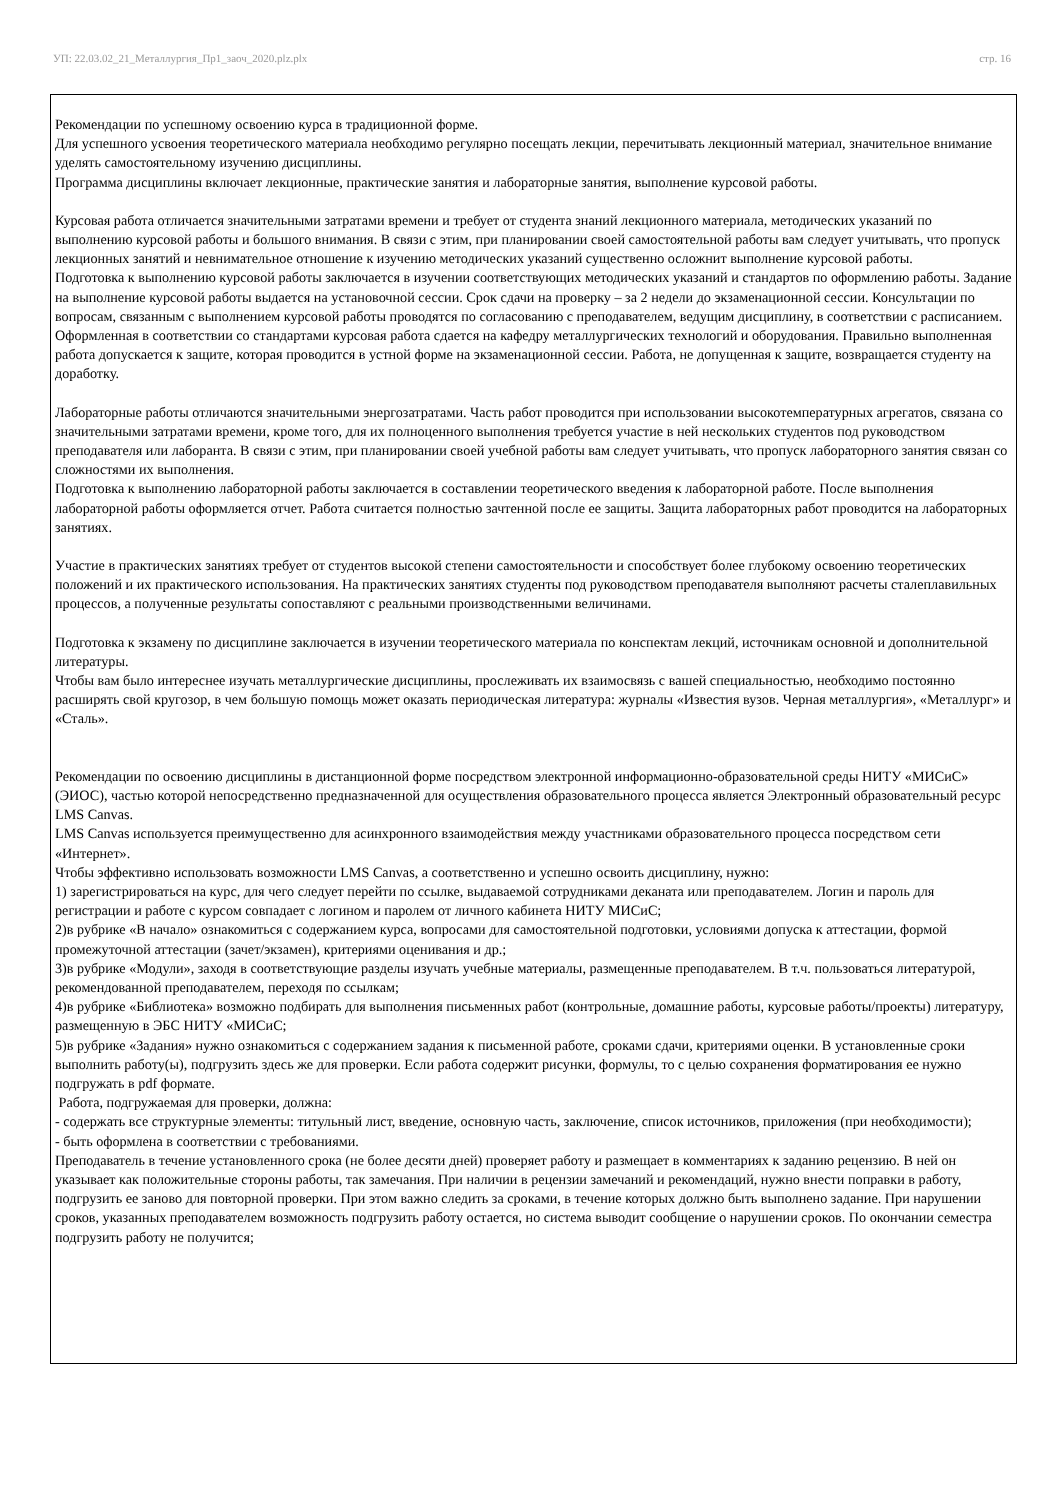УП: 22.03.02_21_Металлургия_Пр1_заоч_2020.plz.plx стр. 16
Рекомендации по успешному освоению курса в традиционной форме.
Для успешного усвоения теоретического материала необходимо регулярно посещать лекции, перечитывать лекционный материал, значительное внимание уделять самостоятельному изучению дисциплины.
Программа дисциплины включает лекционные, практические занятия и лабораторные занятия, выполнение курсовой работы.
Курсовая работа отличается значительными затратами времени и требует от студента знаний лекционного материала, методических указаний по выполнению курсовой работы и большого внимания. В связи с этим, при планировании своей самостоятельной работы вам следует учитывать, что пропуск лекционных занятий и невнимательное отношение к изучению методических указаний существенно осложнит выполнение курсовой работы.
Подготовка к выполнению курсовой работы заключается в изучении соответствующих методических указаний и стандартов по оформлению работы. Задание на выполнение курсовой работы выдается на установочной сессии. Срок сдачи на проверку – за 2 недели до экзаменационной сессии. Консультации по вопросам, связанным с выполнением курсовой работы проводятся по согласованию с преподавателем, ведущим дисциплину, в соответствии с расписанием. Оформленная в соответствии со стандартами курсовая работа сдается на кафедру металлургических технологий и оборудования. Правильно выполненная работа допускается к защите, которая проводится в устной форме на экзаменационной сессии. Работа, не допущенная к защите, возвращается студенту на доработку.
Лабораторные работы отличаются значительными энергозатратами. Часть работ проводится при использовании высокотемпературных агрегатов, связана со значительными затратами времени, кроме того, для их полноценного выполнения требуется участие в ней нескольких студентов под руководством преподавателя или лаборанта. В связи с этим, при планировании своей учебной работы вам следует учитывать, что пропуск лабораторного занятия связан со сложностями их выполнения.
Подготовка к выполнению лабораторной работы заключается в составлении теоретического введения к лабораторной работе. После выполнения лабораторной работы оформляется отчет. Работа считается полностью зачтенной после ее защиты. Защита лабораторных работ проводится на лабораторных занятиях.
Участие в практических занятиях требует от студентов высокой степени самостоятельности и способствует более глубокому освоению теоретических положений и их практического использования. На практических занятиях студенты под руководством преподавателя выполняют расчеты сталеплавильных процессов, а полученные результаты сопоставляют с реальными производственными величинами.
Подготовка к экзамену по дисциплине заключается в изучении теоретического материала по конспектам лекций, источникам основной и дополнительной литературы.
Чтобы вам было интереснее изучать металлургические дисциплины, прослеживать их взаимосвязь с вашей специальностью, необходимо постоянно расширять свой кругозор, в чем большую помощь может оказать периодическая литература: журналы «Известия вузов. Черная металлургия», «Металлург» и «Сталь».
Рекомендации по освоению дисциплины в дистанционной форме посредством электронной информационно-образовательной среды НИТУ «МИСиС» (ЭИОС), частью которой непосредственно предназначенной для осуществления образовательного процесса является Электронный образовательный ресурс LMS Canvas.
LMS Canvas используется преимущественно для асинхронного взаимодействия между участниками образовательного процесса посредством сети «Интернет».
Чтобы эффективно использовать возможности LMS Canvas, а соответственно и успешно освоить дисциплину, нужно:
1) зарегистрироваться на курс, для чего следует перейти по ссылке, выдаваемой сотрудниками деканата или преподавателем. Логин и пароль для регистрации и работе с курсом совпадает с логином и паролем от личного кабинета НИТУ МИСиС;
2)в рубрике «В начало» ознакомиться с содержанием курса, вопросами для самостоятельной подготовки, условиями допуска к аттестации, формой промежуточной аттестации (зачет/экзамен), критериями оценивания и др.;
3)в рубрике «Модули», заходя в соответствующие разделы изучать учебные материалы, размещенные преподавателем. В т.ч. пользоваться литературой, рекомендованной преподавателем, переходя по ссылкам;
4)в рубрике «Библиотека» возможно подбирать для выполнения письменных работ (контрольные, домашние работы, курсовые работы/проекты) литературу, размещенную в ЭБС НИТУ «МИСиС;
5)в рубрике «Задания» нужно ознакомиться с содержанием задания к письменной работе, сроками сдачи, критериями оценки. В установленные сроки выполнить работу(ы), подгрузить здесь же для проверки. Если работа содержит рисунки, формулы, то с целью сохранения форматирования ее нужно подгружать в pdf формате.
Работа, подгружаемая для проверки, должна:
- содержать все структурные элементы: титульный лист, введение, основную часть, заключение, список источников, приложения (при необходимости);
- быть оформлена в соответствии с требованиями.
Преподаватель в течение установленного срока (не более десяти дней) проверяет работу и размещает в комментариях к заданию рецензию. В ней он указывает как положительные стороны работы, так замечания. При наличии в рецензии замечаний и рекомендаций, нужно внести поправки в работу, подгрузить ее заново для повторной проверки. При этом важно следить за сроками, в течение которых должно быть выполнено задание. При нарушении сроков, указанных преподавателем возможность подгрузить работу остается, но система выводит сообщение о нарушении сроков. По окончании семестра подгрузить работу не получится;